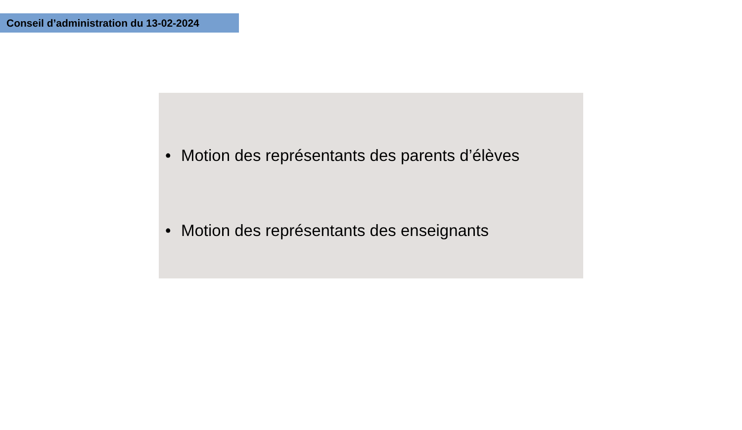Conseil d’administration du 13-02-2024
• Motion des représentants des parents d’élèves
• Motion des représentants des enseignants